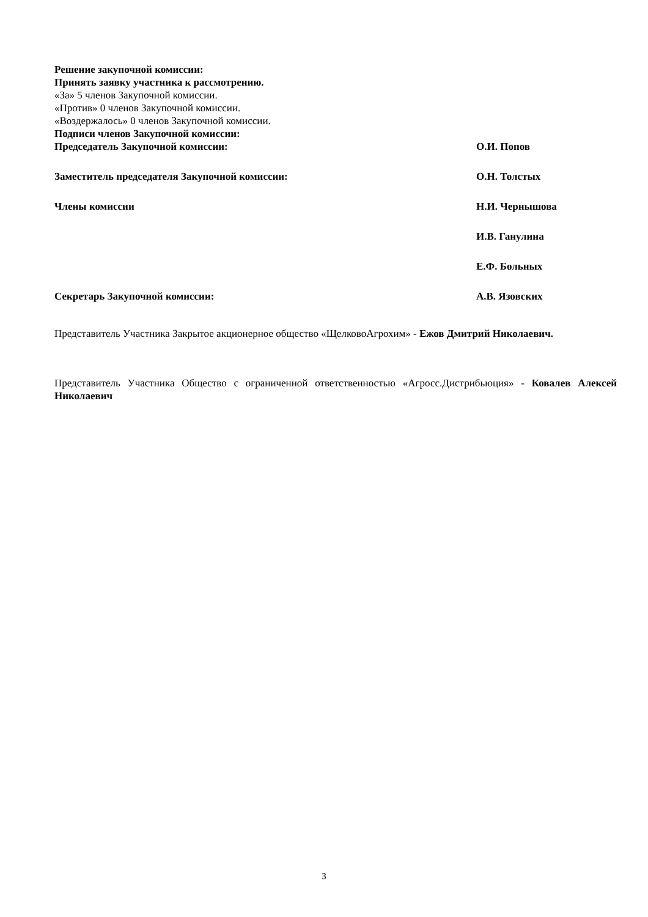Решение закупочной комиссии:
Принять заявку участника к рассмотрению.
«За» 5 членов Закупочной комиссии.
«Против» 0 членов Закупочной комиссии.
«Воздержалось» 0 членов Закупочной комиссии.
Подписи членов Закупочной комиссии:
Председатель Закупочной комиссии: О.И. Попов
Заместитель председателя Закупочной комиссии: О.Н. Толстых
Члены комиссии Н.И. Чернышова
И.В. Ганулина
Е.Ф. Больных
Секретарь Закупочной комиссии: А.В. Язовских
Представитель Участника Закрытое акционерное общество «ЩелковоАгрохим» - Ежов Дмитрий Николаевич.
Представитель Участника Общество с ограниченной ответственностью «Агросс.Дистрибьюция» - Ковалев Алексей Николаевич
3